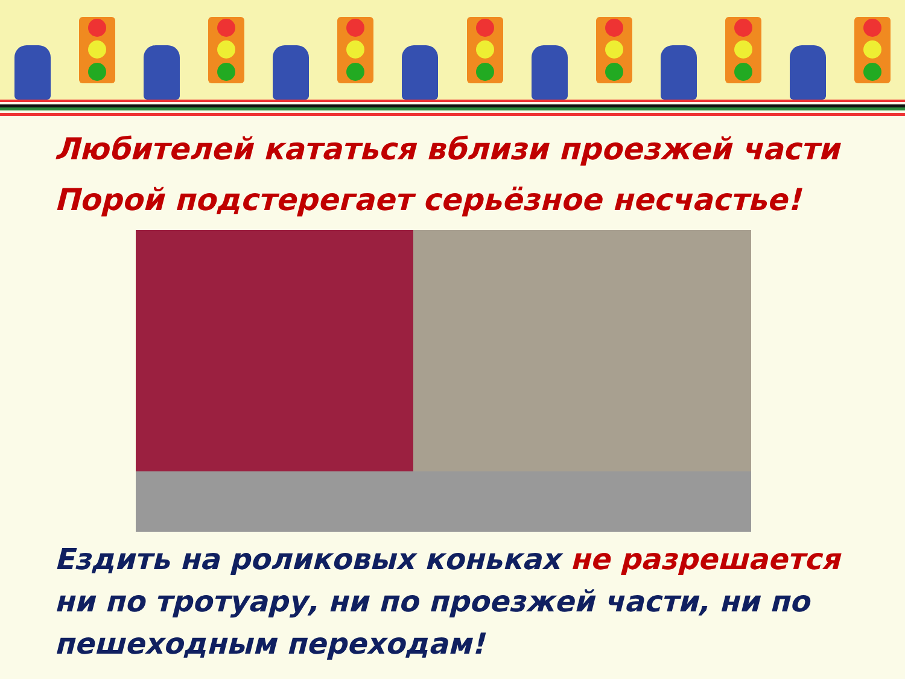Любителей кататься вблизи проезжей части
Порой подстерегает серьёзное несчастье!
Ездить на роликовых коньках не разрешается ни по тротуару, ни по проезжей части, ни по пешеходным переходам!